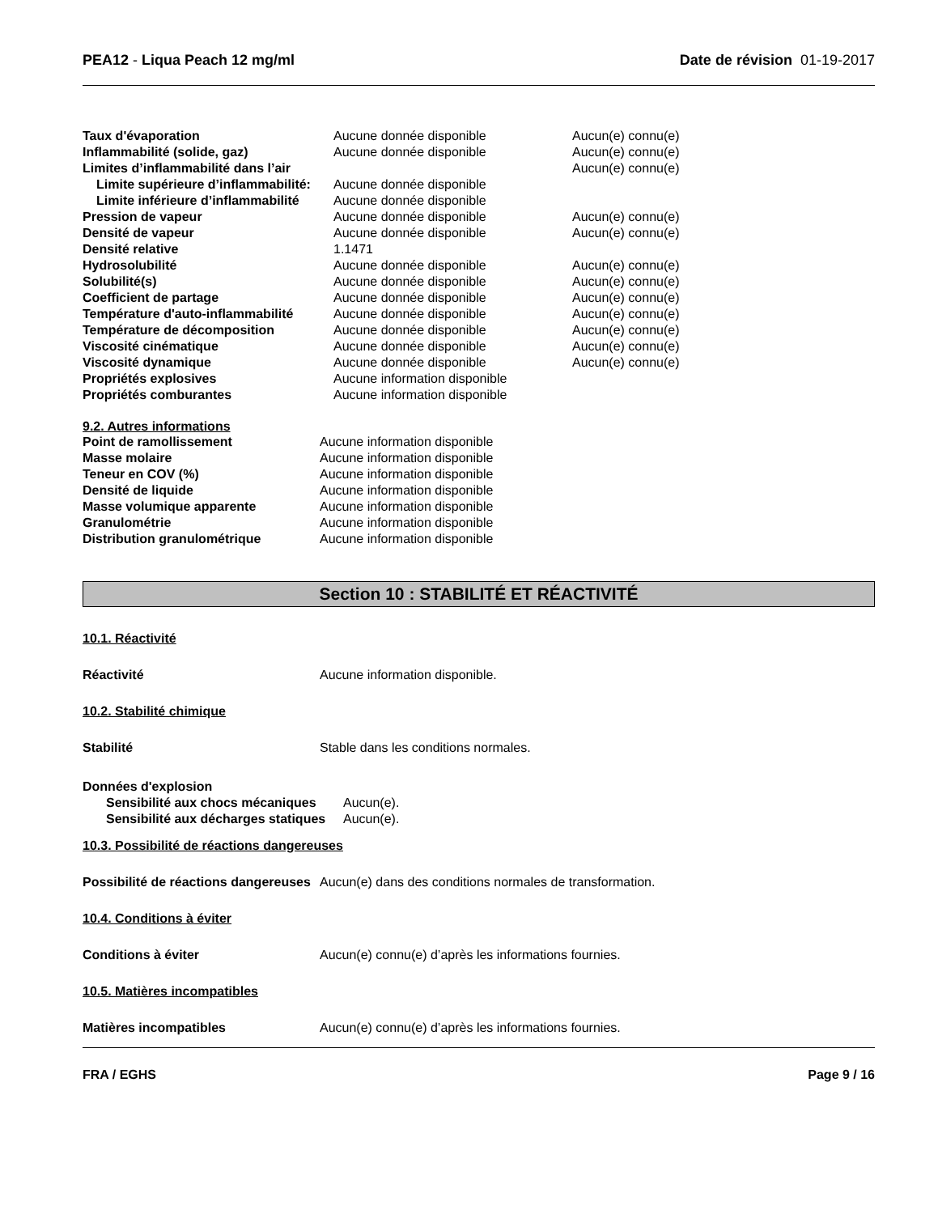PEA12 - Liqua Peach 12 mg/ml Date de révision 01-19-2017
| Taux d'évaporation | Aucune donnée disponible | Aucun(e) connu(e) |
| Inflammabilité (solide, gaz) | Aucune donnée disponible | Aucun(e) connu(e) |
| Limites d’inflammabilité dans l’air | | Aucun(e) connu(e) |
| Limite supérieure d’inflammabilité: | Aucune donnée disponible | |
| Limite inférieure d’inflammabilité | Aucune donnée disponible | |
| Pression de vapeur | Aucune donnée disponible | Aucun(e) connu(e) |
| Densité de vapeur | Aucune donnée disponible | Aucun(e) connu(e) |
| Densité relative | 1.1471 | |
| Hydrosolubilité | Aucune donnée disponible | Aucun(e) connu(e) |
| Solubilité(s) | Aucune donnée disponible | Aucun(e) connu(e) |
| Coefficient de partage | Aucune donnée disponible | Aucun(e) connu(e) |
| Température d'auto-inflammabilité | Aucune donnée disponible | Aucun(e) connu(e) |
| Température de décomposition | Aucune donnée disponible | Aucun(e) connu(e) |
| Viscosité cinématique | Aucune donnée disponible | Aucun(e) connu(e) |
| Viscosité dynamique | Aucune donnée disponible | Aucun(e) connu(e) |
| Propriétés explosives | Aucune information disponible | |
| Propriétés comburantes | Aucune information disponible | |
9.2. Autres informations
| Point de ramollissement | Aucune information disponible |
| Masse molaire | Aucune information disponible |
| Teneur en COV (%) | Aucune information disponible |
| Densité de liquide | Aucune information disponible |
| Masse volumique apparente | Aucune information disponible |
| Granulométrie | Aucune information disponible |
| Distribution granulométrique | Aucune information disponible |
Section 10 : STABILITÉ ET RÉACTIVITÉ
10.1. Réactivité
Réactivité Aucune information disponible.
10.2. Stabilité chimique
Stabilité Stable dans les conditions normales.
Données d'explosion
| Sensibilité aux chocs mécaniques | Aucun(e). |
| Sensibilité aux décharges statiques | Aucun(e). |
10.3. Possibilité de réactions dangereuses
Possibilité de réactions dangereuses
Aucun(e) dans des conditions normales de transformation.
10.4. Conditions à éviter
Conditions à éviter Aucun(e) connu(e) d’après les informations fournies.
10.5. Matières incompatibles
Matières incompatibles Aucun(e) connu(e) d’après les informations fournies.
FRA / EGHS Page 9 / 16